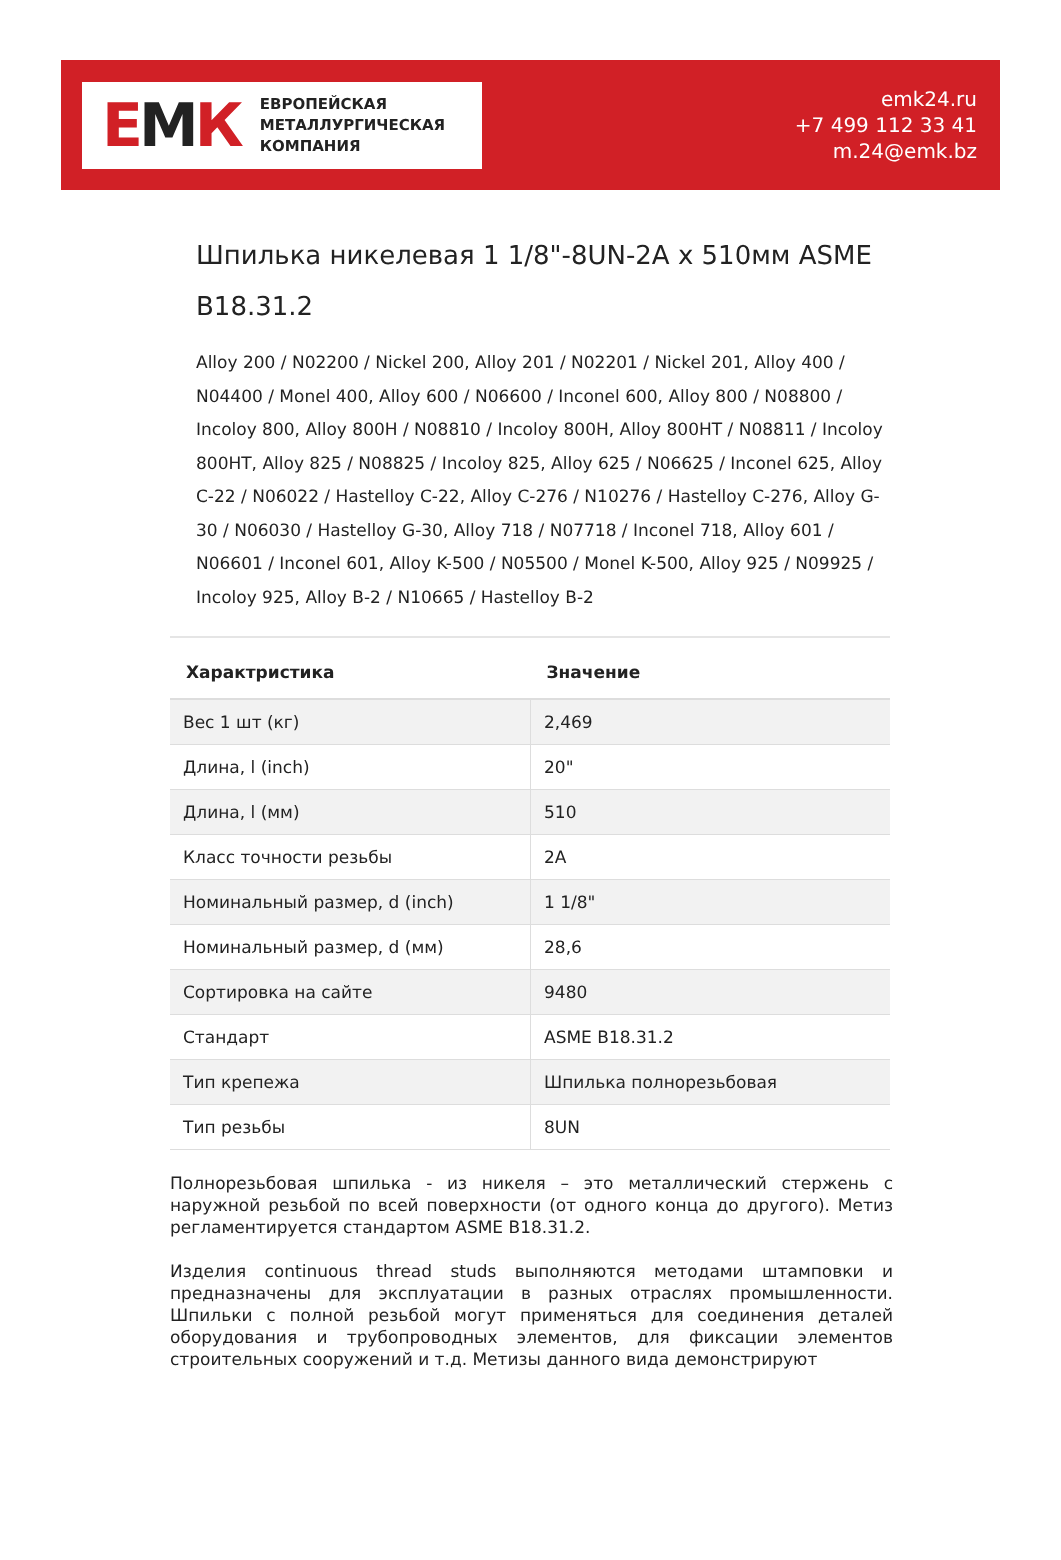ЕМК
ЕВРОПЕЙСКАЯ
МЕТАЛЛУРГИЧЕСКАЯ
КОМПАНИЯ
emk24.ru
+7 499 112 33 41
m.24@emk.bz
Шпилька никелевая 1 1/8"-8UN-2A x 510мм ASME B18.31.2
Alloy 200 / N02200 / Nickel 200, Alloy 201 / N02201 / Nickel 201, Alloy 400 / N04400 / Monel 400, Alloy 600 / N06600 / Inconel 600, Alloy 800 / N08800 / Incoloy 800, Alloy 800H / N08810 / Incoloy 800H, Alloy 800HT / N08811 / Incoloy 800HT, Alloy 825 / N08825 / Incoloy 825, Alloy 625 / N06625 / Inconel 625, Alloy C-22 / N06022 / Hastelloy C-22, Alloy C-276 / N10276 / Hastelloy C-276, Alloy G-30 / N06030 / Hastelloy G-30, Alloy 718 / N07718 / Inconel 718, Alloy 601 / N06601 / Inconel 601, Alloy K-500 / N05500 / Monel K-500, Alloy 925 / N09925 / Incoloy 925, Alloy B-2 / N10665 / Hastelloy B-2
| Характристика | Значение |
| --- | --- |
| Вес 1 шт (кг) | 2,469 |
| Длина, l (inch) | 20" |
| Длина, l (мм) | 510 |
| Класс точности резьбы | 2A |
| Номинальный размер, d (inch) | 1 1/8" |
| Номинальный размер, d (мм) | 28,6 |
| Сортировка на сайте | 9480 |
| Стандарт | ASME B18.31.2 |
| Тип крепежа | Шпилька полнорезьбовая |
| Тип резьбы | 8UN |
Полнорезьбовая шпилька - из никеля – это металлический стержень с наружной резьбой по всей поверхности (от одного конца до другого). Метиз регламентируется стандартом ASME B18.31.2.
Изделия continuous thread studs выполняются методами штамповки и предназначены для эксплуатации в разных отраслях промышленности. Шпильки с полной резьбой могут применяться для соединения деталей оборудования и трубопроводных элементов, для фиксации элементов строительных сооружений и т.д. Метизы данного вида демонстрируют